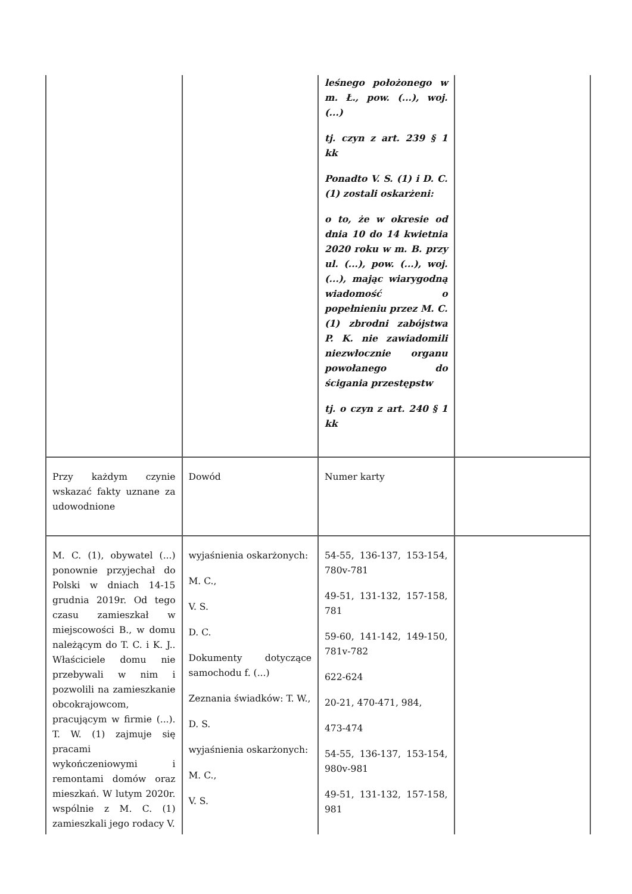| | | leśnego położonego w m. Ł., pow. (...), woj. (...) tj. czyn z art. 239 § 1 kk Ponadto V. S. (1) i D. C. (1) zostali oskarżeni: o to, że w okresie od dnia 10 do 14 kwietnia 2020 roku w m. B. przy ul. (...), pow. (...), woj. (...), mając wiarygodną wiadomość o popełnieniu przez M. C. (1) zbrodni zabójstwa P. K. nie zawiadomili niezwłocznie organu powołanego do ścigania przestępstw tj. o czyn z art. 240 § 1 kk | |
| Przy każdym czynie wskazać fakty uznane za udowodnione | Dowód | Numer karty | |
| M. C. (1), obywatel (...) ponownie przyjechał do Polski w dniach 14-15 grudnia 2019r. Od tego czasu zamieszkał w miejscowości B., w domu należącym do T. C. i K. J.. Właściciele domu nie przebywali w nim i pozwolili na zamieszkanie obcokrajowcom, pracującym w firmie (...). T. W. (1) zajmuje się pracami wykończeniowymi i remontami domów oraz mieszkań. W lutym 2020r. wspólnie z M. C. (1) zamieszkali jego rodacy V. | wyjaśnienia oskarżonych: M. C., V. S. D. C. Dokumenty dotyczące samochodu f. (...) Zeznania świadków: T. W., D. S. wyjaśnienia oskarżonych: M. C., V. S. | 54-55, 136-137, 153-154, 780v-781 49-51, 131-132, 157-158, 781 59-60, 141-142, 149-150, 781v-782 622-624 20-21, 470-471, 984, 473-474 54-55, 136-137, 153-154, 980v-981 49-51, 131-132, 157-158, 981 | |